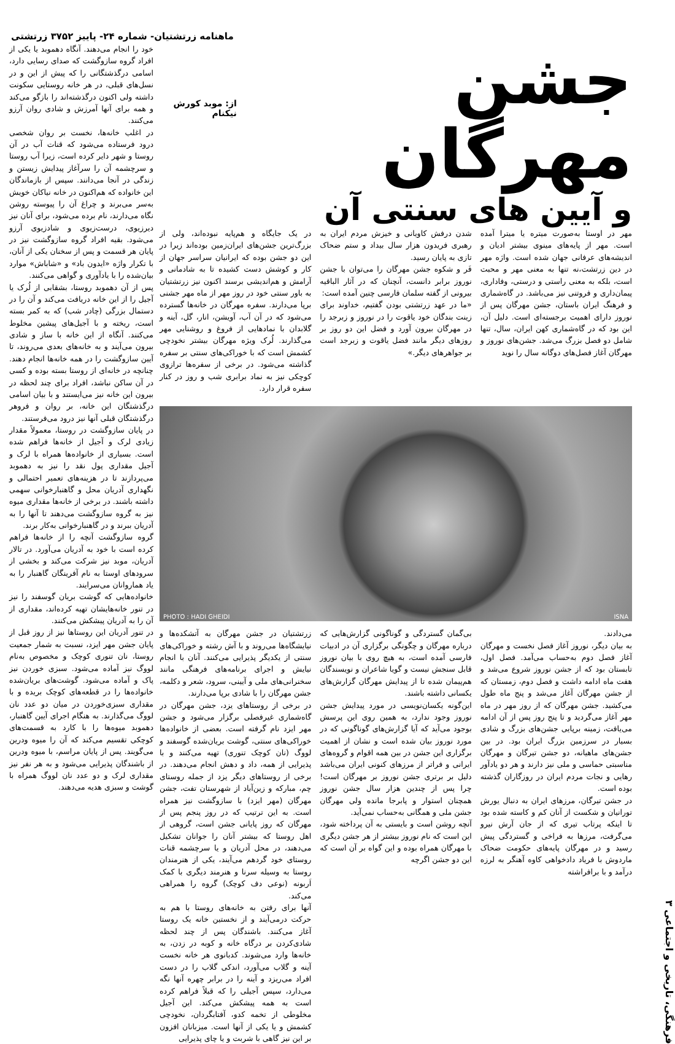ماهنامه زرتشتیان- شماره ۲۴- پاییز ۳۷۵۲ زرتشتی
فرهنگی، تاریخی و اجتماعی ۳
جشن مهرگان
و آیین های سنتی آن
از: موبد کورش نیکنام
مهر در اوستا به‌صورت میتره یا میترا آمده است. مهر از پایه‌های مینوی بیشتر ادیان و اندیشه‌های عرفانی جهان شده است. واژه مهر در دین زرتشت،نه تنها به معنی مهر و محبت است، بلکه به معنی راستی و درستی، وفاداری، پیمان‌داری و فروتنی نیز می‌باشد. در گاه‌شماری و فرهنگ ایران باستان، جشن مهرگان پس از نوروز دارای اهمیت برجسته‌ای است. دلیل آن، این بود که در گاه‌شماری کهن ایران، سال، تنها شامل دو فصل بزرگ می‌شد. جشن‌های نوروز و مهرگان آغاز فصل‌های دوگانه سال را نوید
شدن درفش کاویانی و خیزش مردم ایران به رهبری فریدون هزار سال بیداد و ستم ضحاک تازی به پایان رسید.
فَر و شکوه جشن مهرگان را می‌توان با جشن نوروز برابر دانست، آنچنان که در آثار الباقیه بیرونی از گفته سلمان فارسی چنین آمده است:
«ما در عهد زرتشتی بودن گفتیم، خداوند برای زینت بندگان خود یاقوت را در نوروز و زبرجد را در مهرگان بیرون آورد و فضل این دو روز بر روزهای دیگر مانند فضل یاقوت و زبرجد است بر جواهرهای دیگر.»
در یک جایگاه و هم‌پایه نبوده‌اند، ولی از بزرگ‌ترین جشن‌های ایران‌زمین بوده‌اند زیرا در این دو جشن بوده که ایرانیان سراسر جهان از کار و کوشش دست کشیده تا به شادمانی و آرامش و هم‌اندیشی برسند اکنون نیز زرتشتیان به باور سنتی خود در روز مهر از ماه مهر جشنی برپا می‌دارند. سفره مهرگان در خانه‌ها گسترده می‌شود که در آن آب، آویشن، انار، گل، آینه و گلابدان با نمادهایی از فروغ و روشنایی مهر می‌گذارند. لُرک ویژه مهرگان بیشتر نخودچی کشمش است که با خوراکی‌های سنتی بر سفره گذاشته می‌شود. در برخی از سفره‌ها ترازوی کوچکی نیز به نماد برابری شب و روز در کنار سفره قرار دارد.
PHOTO : HADI GHEIDI ISNA
می‌دادند.
به بیان دیگر، نوروز آغاز فصل نخست و مهرگان آغاز فصل دوم به‌حساب می‌آمد. فصل اول، تابستان بود که از جشن نوروز شروع می‌شد و هفت ماه ادامه داشت و فصل دوم، زمستان که از جشن مهرگان آغاز می‌شد و پنج ماه طول می‌کشید. جشن مهرگان که از روز مهر در ماه مهر آغاز می‌گردید و تا پنج روز پس از آن ادامه می‌یافت، زمینه برپایی جشن‌های بزرگ و شادی بسیار در سرزمین بزرگ ایران بود. در بین جشن‌های ماهیانه، دو جشن تیرگان و مهرگان مناسبتی حماسی و ملی نیز دارند و هر دو یادآور رهایی و نجات مردم ایران در روزگاران گذشته بوده است.
در جشن تیرگان، مرزهای ایران به دنبال یورش تورانیان و شکست از آنان کم و کاسته شده بود تا اینکه پرتاب تیری که از جان آرش نیرو می‌گرفت، مرزها به فراخی و گستردگی پیش رسید و در مهرگان پایه‌های حکومت ضحاک ماردوش با فریاد دادخواهی کاوه آهنگر به لرزه درآمد و با برافراشته
بی‌گمان گستردگی و گوناگونی گزارش‌هایی که درباره مهرگان و چگونگی برگزاری آن در ادبیات فارسی آمده است، به هیچ روی با بیان نوروز قابل سنجش نیست و گویا شاعران و نویسندگان هم‌پیمان شده تا از پیدایش مهرگان گزارش‌های یکسانی داشته باشند.
این‌گونه یکسان‌نویسی در مورد پیدایش جشن نوروز وجود ندارد، به همین روی این پرسش بوجود می‌آید که آیا گزارش‌های گوناگونی که در مورد نوروز بیان شده است و نشان از اهمیت برگزاری این جشن در بین همه اقوام و گروه‌های ایرانی و فراتر از مرزهای کنونی ایران می‌باشد دلیل بر برتری جشن نوروز بر مهرگان است! چرا پس از چندین هزار سال جشن نوروز همچنان استوار و پابرجا مانده ولی مهرگان جشن ملی و همگانی به‌حساب نمی‌آید.
آنچه روشن است و بایستی به آن پرداخته شود، این است که نام نوروز بیشتر از هر جشن دیگری با مهرگان همراه بوده و این گواه بر آن است که این دو جشن اگرچه
زرتشتیان در جشن مهرگان به آتشکده‌ها و نیایشگاه‌ها می‌روند و با آش رشته و خوراکی‌های سنتی از یکدیگر پذیرایی می‌کنند. آنان با انجام نیایش و اجرای برنامه‌های فرهنگی مانند سخنرانی‌های ملی و آیینی، سرود، شعر و دکلمه، جشن مهرگان را با شادی برپا می‌دارند.
در برخی از روستاهای یزد، جشن مهرگان در گاه‌شماری غیرفصلی برگزار می‌شود و جشن مهر ایزد نام گرفته است. بعضی از خانواده‌ها خوراکی‌های سنتی، گوشت بریان‌شده گوسفند و لووگ (نان کوچک تنوری) تهیه می‌کنند و با پذیرایی از همه، داد و دهش انجام می‌دهند. در برخی از روستاهای دیگر یزد از جمله روستای چم، مبارکه و زین‌آباد از شهرستان تفت، جشن مهرگان (مهر ایزد) با سازوگشت نیز همراه است. به این ترتیب که در روز پنجم پس از مهرگان که روز پایانی جشن است، گروهی از اهل روستا که بیشتر آنان را جوانان تشکیل می‌دهند، در محل آدریان و یا سرچشمه قنات روستای خود گردهم می‌آیند، یکی از هنرمندان روستا به وسیله سرنا و هنرمند دیگری با کمک اَربونه (نوعی دف کوچک) گروه را همراهی می‌کند.
آنها برای رفتن به خانه‌های روستا با هم به حرکت درمی‌آیند و از نخستین خانه یک روستا آغاز می‌کنند. باشندگان پس از چند لحظه شادی‌کردن بر درگاه خانه و کوبه در زدن، به خانه‌ها وارد می‌شوند. کدبانوی هر خانه نخست آینه و گلاب می‌آورد، اندکی گلاب را در دست افراد می‌ریزد و آینه را در برابر چهره آنها نگه می‌دارد، سپس آجیلی را که قبلاً فراهم کرده است به همه پیشکش می‌کند. این آجیل مخلوطی از تخمه کدو، آفتابگردان، نخودچی کشمش و یا یکی از آنها است. میزبانان افزون بر این نیز گاهی با شربت و یا چای پذیرایی
خود را انجام می‌دهند. آنگاه دهموبد یا یکی از افراد گروه سازوگشت که صدای رسایی دارد، اسامی درگذشتگانی را که پیش از این و در نسل‌های قبلی، در هر خانه روستایی سکونت داشته ولی اکنون درگذشته‌اند را بازگو می‌کند و همه برای آنها آمرزش و شادی روان آرزو می‌کنند.
در اغلب خانه‌ها، نخست بر روان شخصی درود فرستاده می‌شود که قنات آب در آن روستا و شهر دایر کرده است، زیرا آب روستا و سرچشمه آن را سرآغاز پیدایش زیستن و زندگی در آنجا می‌دانند. سپس از بازماندگان این خانواده که هم‌اکنون در خانه نیاکان خویش به‌سر می‌برند و چراغ آن را پیوسته روشن نگاه می‌دارند، نام برده می‌شود، برای آنان نیز دیرزیوی، درست‌زیوی و شادزیوی آرزو می‌شود. بقیه افراد گروه سازوگشت نیز در پایان هر قسمت و پس از سخنان یکی از آنان، با تکرار واژه «ایدون باد» و «شاباش» موارد بیان‌شده را با یادآوری و گواهی می‌کنند.
پس از آن دهموبد روستا، بشقابی از لُرک یا آجیل را از این خانه دریافت می‌کند و آن را در دستمال بزرگی (چادر شب) که به کمر بسته است، ریخته و با آجیل‌های پیشین مخلوط می‌کنند. آنگاه از این خانه با ساز و شادی بیرون می‌آیند و به خانه‌های بعدی می‌روند، تا آیین سازوگشت را در همه خانه‌ها انجام دهند. چنانچه در خانه‌ای از روستا بسته بوده و کسی در آن ساکن نباشد، افراد برای چند لحظه در بیرون این خانه نیز می‌ایستند و با بیان اسامی درگذشتگان این خانه، بر روان و فروهر درگذشتگان قبلی آنها نیز درود می‌فرستند.
در پایان سازوگشت در روستا، معمولاً مقدار زیادی لرک و آجیل از خانه‌ها فراهم شده است. بسیاری از خانواده‌ها همراه با لرک و آجیل مقداری پول نقد را نیز به دهموبد می‌پردازند تا در هزینه‌های تعمیر احتمالی و نگهداری آدریان محل و گاهنبارخوانی سهمی داشته باشند. در برخی از خانه‌ها مقداری میوه نیز به گروه سازوگشت می‌دهند تا آنها را به آدریان ببرند و در گاهنبارخوانی به‌کار برند.
گروه سازوگشت آنچه را از خانه‌ها فراهم کرده است با خود به آدریان می‌آورد. در تالار آدریان، موبد نیز شرکت می‌کند و بخشی از سرودهای اوستا به نام آفرینگان گاهنبار را به یاد هماروانان می‌سرایند.
خانواده‌هایی که گوشت بریان گوسفند را نیز در تنور خانه‌هایشان تهیه کرده‌اند، مقداری از آن را به آدریان پیشکش می‌کنند.
در تنور آدریان این روستاها نیز از روز قبل از پایان جشن مهر ایزد، نسبت به شمار جمعیت روستا، نان تنوری کوچک و مخصوص به‌نام لووگ نیز آماده می‌شود. سبزی خوردن نیز پاک و آماده می‌شود. گوشت‌های بریان‌شده خانواده‌ها را در قطعه‌های کوچک بریده و با مقداری سبزی‌خوردن در میان دو عدد نان لووگ می‌گذارند. به هنگام اجرای آیین گاهنبار، دهموبد میوه‌ها را با کارد به قسمت‌های کوچکی تقسیم می‌کند که آن را میوه ودرین می‌گویند. پس از پایان مراسم، با میوه ودرین از باشندگان پذیرایی می‌شود و به هر نفر نیز مقداری لرک و دو عدد نان لووگ همراه با گوشت و سبزی هدیه می‌دهند.